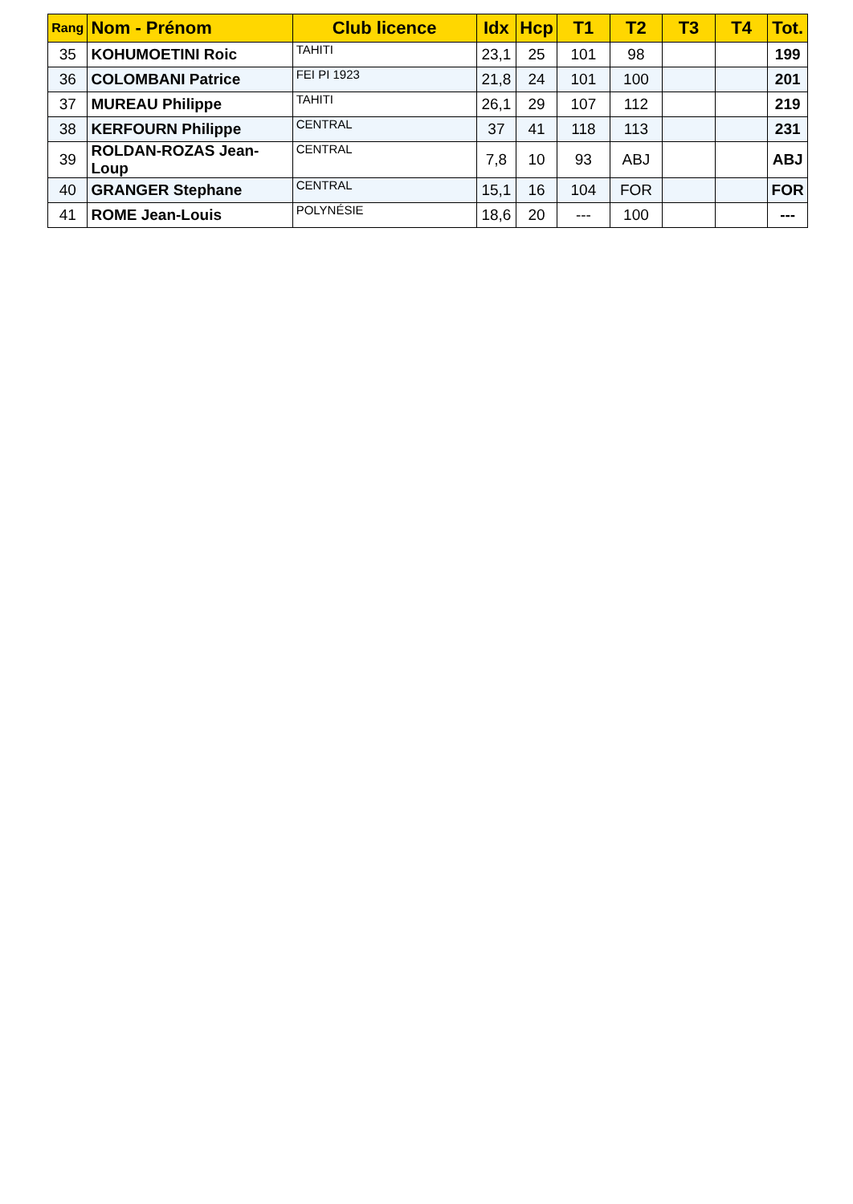| Rang | Nom - Prénom | Club licence | Idx | Hcp | T1 | T2 | T3 | T4 | Tot. |
| --- | --- | --- | --- | --- | --- | --- | --- | --- | --- |
| 35 | KOHUMOETINI Roic | TAHITI | 23,1 | 25 | 101 | 98 | | | 199 |
| 36 | COLOMBANI Patrice | FEI PI 1923 | 21,8 | 24 | 101 | 100 | | | 201 |
| 37 | MUREAU Philippe | TAHITI | 26,1 | 29 | 107 | 112 | | | 219 |
| 38 | KERFOURN Philippe | CENTRAL | 37 | 41 | 118 | 113 | | | 231 |
| 39 | ROLDAN-ROZAS Jean-Loup | CENTRAL | 7,8 | 10 | 93 | ABJ | | | ABJ |
| 40 | GRANGER Stephane | CENTRAL | 15,1 | 16 | 104 | FOR | | | FOR |
| 41 | ROME Jean-Louis | POLYNÉSIE | 18,6 | 20 | --- | 100 | | | --- |